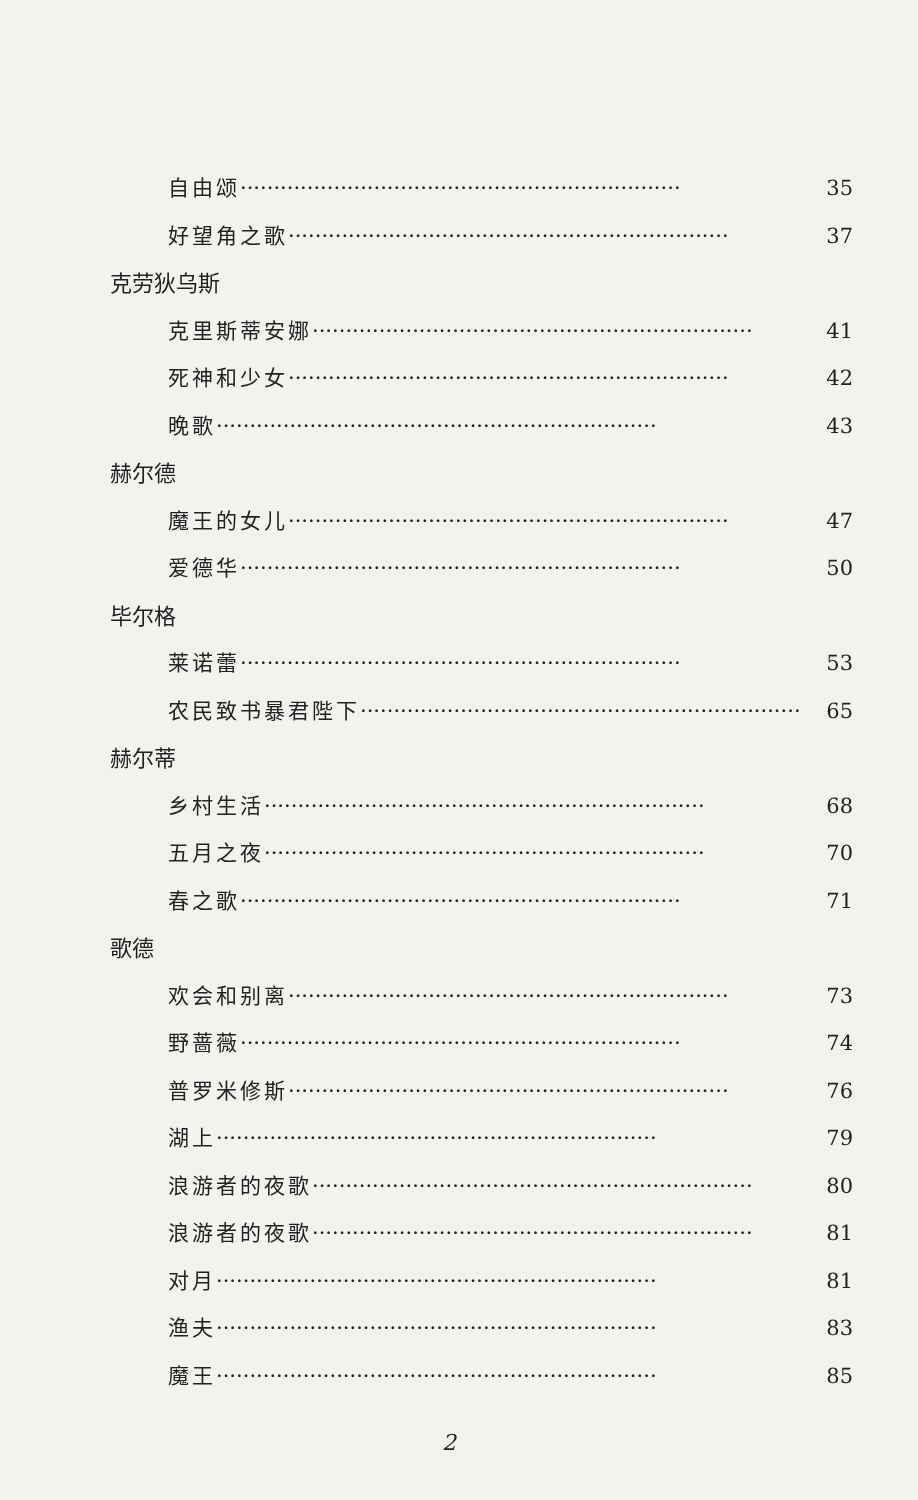自由颂 ·································································· 35
好望角之歌 ·································································· 37
克劳狄乌斯
克里斯蒂安娜 ·································································· 41
死神和少女 ·································································· 42
晚歌 ·································································· 43
赫尔德
魔王的女儿 ·································································· 47
爱德华 ·································································· 50
毕尔格
莱诺蕾 ·································································· 53
农民致书暴君陛下 ·································································· 65
赫尔蒂
乡村生活 ·································································· 68
五月之夜 ·································································· 70
春之歌 ·································································· 71
歌德
欢会和别离 ·································································· 73
野蔷薇 ·································································· 74
普罗米修斯 ·································································· 76
湖上 ·································································· 79
浪游者的夜歌 ·································································· 80
浪游者的夜歌 ·································································· 81
对月 ·································································· 81
渔夫 ·································································· 83
魔王 ·································································· 85
2